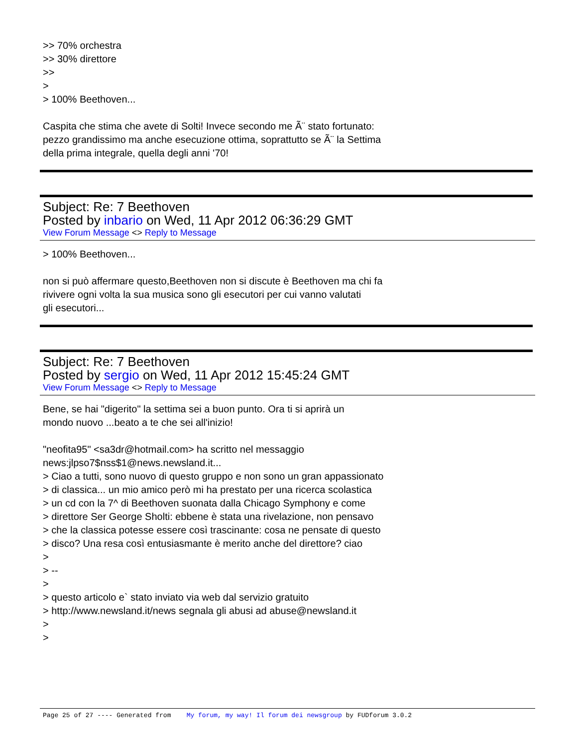>> 70% orchestra
>> 30% direttore
>>
>
> 100% Beethoven...
Caspita che stima che avete di Solti! Invece secondo me Ã¨ stato fortunato:
pezzo grandissimo ma anche esecuzione ottima, soprattutto se Ã¨ la Settima
della prima integrale, quella degli anni '70!
Subject: Re: 7 Beethoven
Posted by inbario on Wed, 11 Apr 2012 06:36:29 GMT
View Forum Message <> Reply to Message
> 100% Beethoven...
non si può affermare questo,Beethoven non si discute è Beethoven ma chi fa
rivivere ogni volta la sua musica sono gli esecutori per cui vanno valutati
gli esecutori...
Subject: Re: 7 Beethoven
Posted by sergio on Wed, 11 Apr 2012 15:45:24 GMT
View Forum Message <> Reply to Message
Bene, se hai "digerito" la settima sei a buon punto. Ora ti si aprirà un
mondo nuovo ...beato a te che sei all'inizio!
"neofita95" <sa3dr@hotmail.com> ha scritto nel messaggio
news:jlpso7$nss$1@news.newsland.it...
> Ciao a tutti, sono nuovo di questo gruppo e non sono un gran appassionato
> di classica... un mio amico però mi ha prestato per una ricerca scolastica
> un cd con la 7^ di Beethoven suonata dalla Chicago Symphony e come
> direttore Ser George Sholti: ebbene è stata una rivelazione, non pensavo
> che la classica potesse essere così trascinante: cosa ne pensate di questo
> disco? Una resa così entusiasmante è merito anche del direttore? ciao
>
> --
>
> questo articolo e` stato inviato via web dal servizio gratuito
> http://www.newsland.it/news segnala gli abusi ad abuse@newsland.it
>
>
Page 25 of 27 ---- Generated from My forum, my way! Il forum dei newsgroup by FUDforum 3.0.2